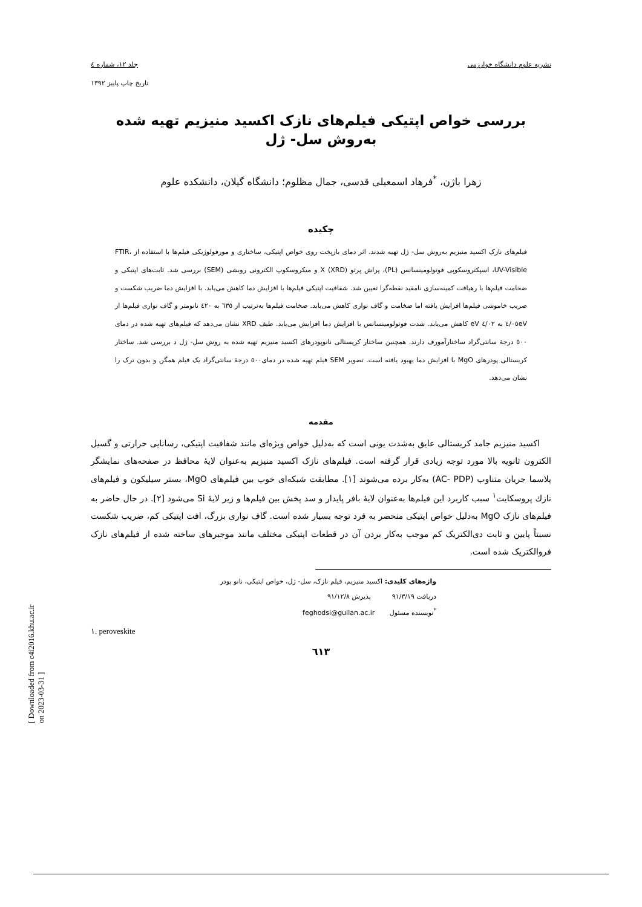نشریه علوم دانشگاه خوارزمی جلد ۱۲، شماره ٤
تاریخ چاپ پاییز ۱۳۹۲
بررسی خواص اپتیکی فیلم‌های نازک اکسید منیزیم تهیه شده به‌روش سل- ژل
زهرا باژن، <sup>*</sup>فرهاد اسمعیلی قدسی، جمال مظلوم؛ دانشگاه گیلان، دانشکده علوم
چکیده
فیلم‌های نازک اکسید منیزیم به‌روش سل- ژل تهیه شدند. اثر دمای بازپخت روی خواص اپتیکی، ساختاری و مورفولوژیکی فیلم‌ها با استفاده از FTIR، UV-Visible، اسپکتروسکوپی فوتولومینسانس (PL)، پراش پرتو X (XRD) و میکروسکوپ الکترونی روبشی (SEM) بررسی شد. ثابت‌های اپتیکی و ضخامت فیلم‌ها با رهیافت کمینه‌سازی نامقید نقطه‌گرا تعیین شد. شفافیت اپتیکی فیلم‌ها با افزایش دما کاهش می‌یابد. با افزایش دما ضریب شکست و ضریب خاموشی فیلم‌ها افزایش یافته اما ضخامت و گاف نواری کاهش می‌یابد. ضخامت فیلم‌ها به‌ترتیب از ٦۳٥ به ٤۲۰ نانومتر و گاف نواری فیلم‌ها از ٤/۰٥eV به ٤/۰۲ eV کاهش می‌یابد. شدت فوتولومینسانس با افزایش دما افزایش می‌یابد. طیف XRD نشان می‌دهد که فیلم‌های تهیه شده در دمای ٥۰۰ درجهٔ سانتی‌گراد ساختارآمورف دارند. همچنین ساختار کریستالی نانوپودرهای اکسید منیزیم تهیه شده به روش سل- ژل د بررسی شد. ساختار کریستالی پودرهای MgO با افزایش دما بهبود یافته است. تصویر SEM فیلم تهیه شده در دمای٥۰۰ درجهٔ سانتی‌گراد یک فیلم همگن و بدون ترک را نشان می‌دهد.
مقدمه
اکسید منیزیم جامد کریستالی عایق به‌شدت یونی است که به‌دلیل خواص ویژه‌ای مانند شفافیت اپتیکی، رسانایی حرارتی و گسیل الکترون ثانویه بالا مورد توجه زیادی قرار گرفته است. فیلم‌های نازک اکسید منیزیم به‌عنوان لایهٔ محافظ در صفحه‌های نمایشگر پلاسما جریان متناوب (AC- PDP) به‌کار برده می‌شوند [۱]. مطابقت شبکه‌ای خوب بین فیلم‌های MgO، بستر سیلیکون و فیلم‌های نازك پروسکایت<sup>۱</sup> سبب کاربرد این فیلم‌ها به‌عنوان لایهٔ بافر پایدار و سد پخش بین فیلم‌ها و زیر لایهٔ Si می‌شود [۲]. در حال حاضر به فیلم‌های نازک MgO به‌دلیل خواص اپتیکی منحصر به فرد توجه بسیار شده است. گاف نواری بزرگ، افت اپتیکی کم، ضریب شکست نسبتاً پایین و ثابت دی‌الکتریک کم موجب به‌کار بردن آن در قطعات اپتیکی مختلف مانند موجبرهای ساخته شده از فیلم‌های نازک فروالکتریک شده است.
واژه‌های کلیدی: اکسید منیزیم، فیلم نازک، سل- ژل، خواص اپتیکی، نانو پودر
دریافت ۹۱/۳/۱۹ پذیرش ۹۱/۱۲/۸
<sup>*</sup> نویسنده مسئول feghodsi@guilan.ac.ir
۱. peroveskite
٦۱۳
[ Downloaded from c4i2016.khu.ac.ir on 2023-03-31 ]